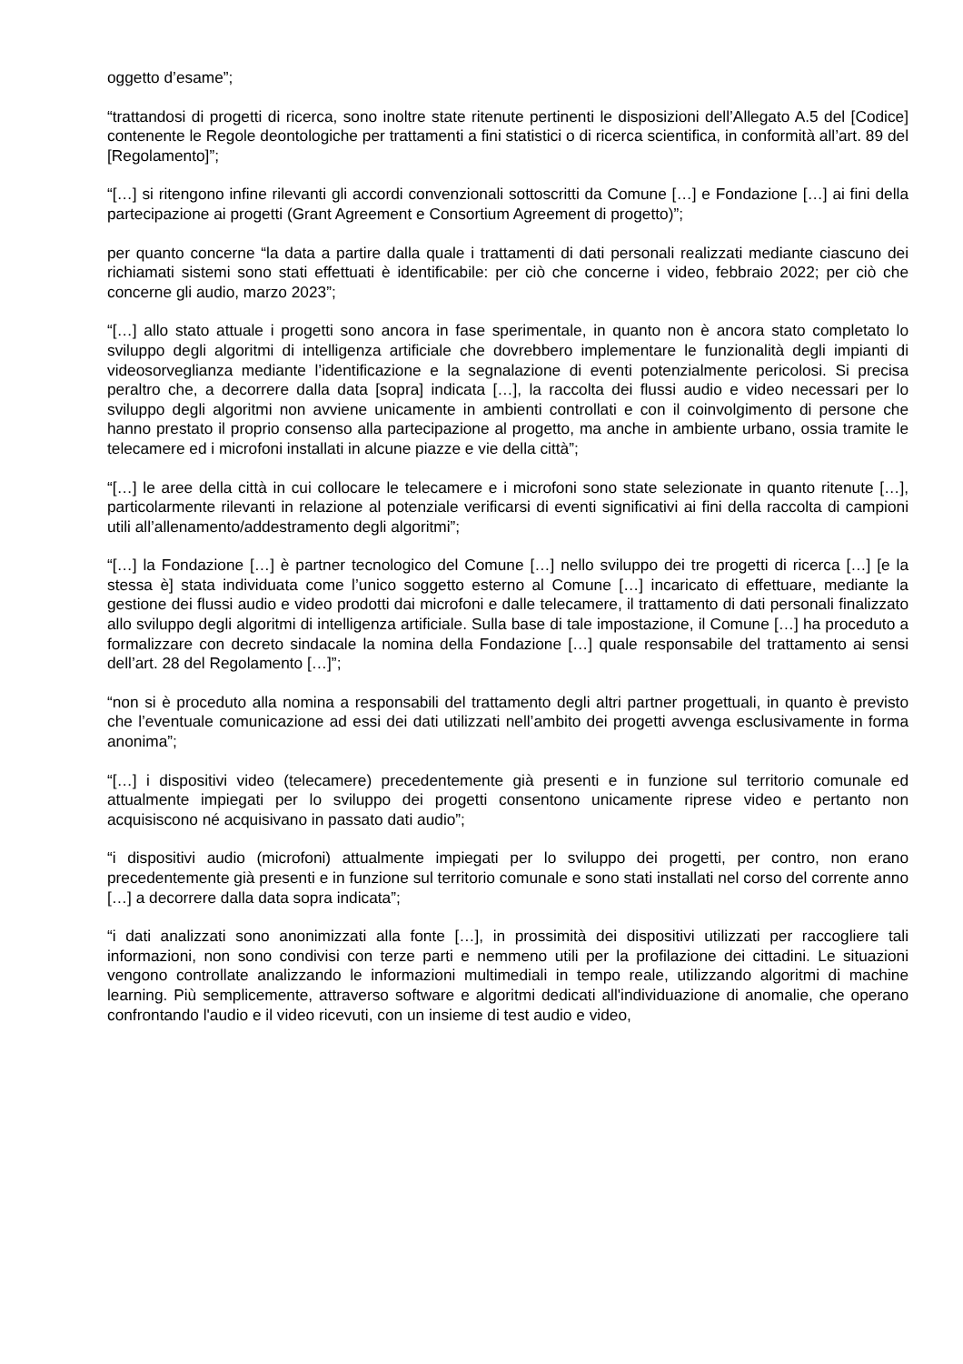oggetto d’esame”;
“trattandosi di progetti di ricerca, sono inoltre state ritenute pertinenti le disposizioni dell’Allegato A.5 del [Codice] contenente le Regole deontologiche per trattamenti a fini statistici o di ricerca scientifica, in conformità all’art. 89 del [Regolamento]”;
“[…] si ritengono infine rilevanti gli accordi convenzionali sottoscritti da Comune […] e Fondazione […] ai fini della partecipazione ai progetti (Grant Agreement e Consortium Agreement di progetto)”;
per quanto concerne “la data a partire dalla quale i trattamenti di dati personali realizzati mediante ciascuno dei richiamati sistemi sono stati effettuati è identificabile: per ciò che concerne i video, febbraio 2022; per ciò che concerne gli audio, marzo 2023”;
“[…] allo stato attuale i progetti sono ancora in fase sperimentale, in quanto non è ancora stato completato lo sviluppo degli algoritmi di intelligenza artificiale che dovrebbero implementare le funzionalità degli impianti di videosorveglianza mediante l’identificazione e la segnalazione di eventi potenzialmente pericolosi. Si precisa peraltro che, a decorrere dalla data [sopra] indicata […], la raccolta dei flussi audio e video necessari per lo sviluppo degli algoritmi non avviene unicamente in ambienti controllati e con il coinvolgimento di persone che hanno prestato il proprio consenso alla partecipazione al progetto, ma anche in ambiente urbano, ossia tramite le telecamere ed i microfoni installati in alcune piazze e vie della città”;
“[…] le aree della città in cui collocare le telecamere e i microfoni sono state selezionate in quanto ritenute […], particolarmente rilevanti in relazione al potenziale verificarsi di eventi significativi ai fini della raccolta di campioni utili all’allenamento/addestramento degli algoritmi”;
“[…] la Fondazione […] è partner tecnologico del Comune […] nello sviluppo dei tre progetti di ricerca […] [e la stessa è] stata individuata come l’unico soggetto esterno al Comune […] incaricato di effettuare, mediante la gestione dei flussi audio e video prodotti dai microfoni e dalle telecamere, il trattamento di dati personali finalizzato allo sviluppo degli algoritmi di intelligenza artificiale. Sulla base di tale impostazione, il Comune […] ha proceduto a formalizzare con decreto sindacale la nomina della Fondazione […] quale responsabile del trattamento ai sensi dell’art. 28 del Regolamento […]”;
“non si è proceduto alla nomina a responsabili del trattamento degli altri partner progettuali, in quanto è previsto che l’eventuale comunicazione ad essi dei dati utilizzati nell’ambito dei progetti avvenga esclusivamente in forma anonima”;
“[…] i dispositivi video (telecamere) precedentemente già presenti e in funzione sul territorio comunale ed attualmente impiegati per lo sviluppo dei progetti consentono unicamente riprese video e pertanto non acquisiscono né acquisivano in passato dati audio”;
“i dispositivi audio (microfoni) attualmente impiegati per lo sviluppo dei progetti, per contro, non erano precedentemente già presenti e in funzione sul territorio comunale e sono stati installati nel corso del corrente anno […] a decorrere dalla data sopra indicata”;
“i dati analizzati sono anonimizzati alla fonte […], in prossimità dei dispositivi utilizzati per raccogliere tali informazioni, non sono condivisi con terze parti e nemmeno utili per la profilazione dei cittadini. Le situazioni vengono controllate analizzando le informazioni multimediali in tempo reale, utilizzando algoritmi di machine learning. Più semplicemente, attraverso software e algoritmi dedicati all'individuazione di anomalie, che operano confrontando l'audio e il video ricevuti, con un insieme di test audio e video,